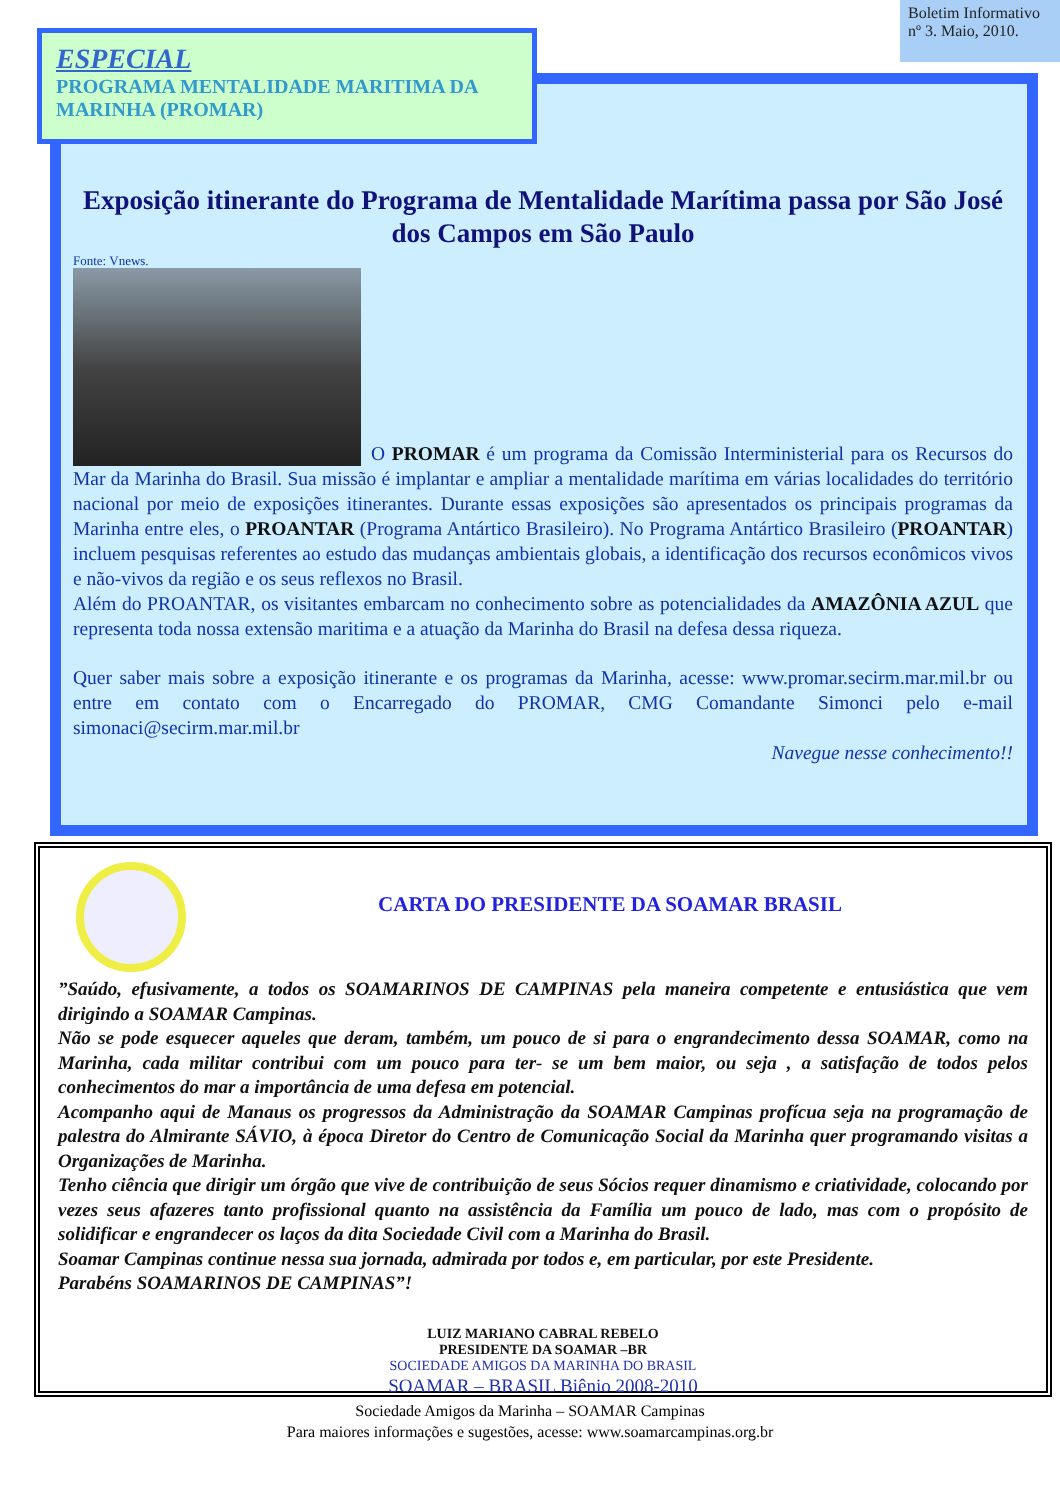Boletim Informativo
nº 3. Maio, 2010.
ESPECIAL
PROGRAMA MENTALIDADE MARITIMA DA MARINHA (PROMAR)
Exposição itinerante do Programa de Mentalidade Marítima passa por São José dos Campos em São Paulo
Fonte: Vnews.
O PROMAR é um programa da Comissão Interministerial para os Recursos do Mar da Marinha do Brasil. Sua missão é implantar e ampliar a mentalidade marítima em várias localidades do território nacional por meio de exposições itinerantes. Durante essas exposições são apresentados os principais programas da Marinha entre eles, o PROANTAR (Programa Antártico Brasileiro). No Programa Antártico Brasileiro (PROANTAR) incluem pesquisas referentes ao estudo das mudanças ambientais globais, a identificação dos recursos econômicos vivos e não-vivos da região e os seus reflexos no Brasil.
Além do PROANTAR, os visitantes embarcam no conhecimento sobre as potencialidades da AMAZÔNIA AZUL que representa toda nossa extensão maritima e a atuação da Marinha do Brasil na defesa dessa riqueza.
Quer saber mais sobre a exposição itinerante e os programas da Marinha, acesse: www.promar.secirm.mar.mil.br ou entre em contato com o Encarregado do PROMAR, CMG Comandante Simonci pelo e-mail simonaci@secirm.mar.mil.br
Navegue nesse conhecimento!!
CARTA DO PRESIDENTE DA SOAMAR BRASIL
”Saúdo, efusivamente, a todos os SOAMARINOS DE CAMPINAS pela maneira competente e entusiástica que vem dirigindo a SOAMAR Campinas.
Não se pode esquecer aqueles que deram, também, um pouco de si para o engrandecimento dessa SOAMAR, como na Marinha, cada militar contribui com um pouco para ter- se um bem maior, ou seja , a satisfação de todos pelos conhecimentos do mar a importância de uma defesa em potencial.
Acompanho aqui de Manaus os progressos da Administração da SOAMAR Campinas profícua seja na programação de palestra do Almirante SÁVIO, à época Diretor do Centro de Comunicação Social da Marinha quer programando visitas a Organizações de Marinha.
Tenho ciência que dirigir um órgão que vive de contribuição de seus Sócios requer dinamismo e criatividade, colocando por vezes seus afazeres tanto profissional quanto na assistência da Família um pouco de lado, mas com o propósito de solidificar e engrandecer os laços da dita Sociedade Civil com a Marinha do Brasil.
Soamar Campinas continue nessa sua jornada, admirada por todos e, em particular, por este Presidente.
Parabéns SOAMARINOS DE CAMPINAS”!
LUIZ MARIANO CABRAL REBELO
PRESIDENTE DA SOAMAR –BR
SOCIEDADE AMIGOS DA MARINHA DO BRASIL
SOAMAR – BRASIL Biênio 2008-2010
Sociedade Amigos da Marinha – SOAMAR Campinas
Para maiores informações e sugestões, acesse: www.soamarcampinas.org.br